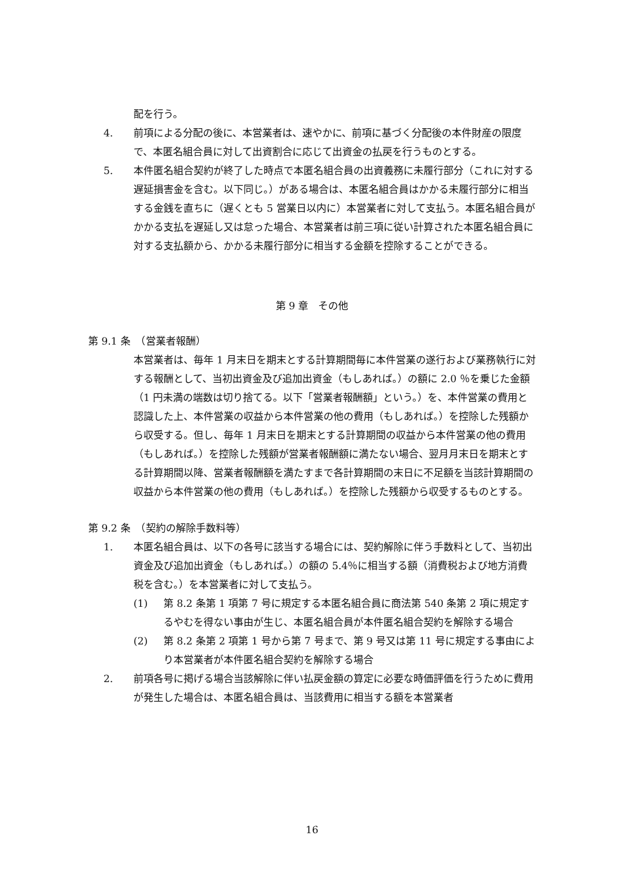配を行う。
4. 前項による分配の後に、本営業者は、速やかに、前項に基づく分配後の本件財産の限度で、本匿名組合員に対して出資割合に応じて出資金の払戻を行うものとする。
5. 本件匿名組合契約が終了した時点で本匿名組合員の出資義務に未履行部分（これに対する遅延損害金を含む。以下同じ。）がある場合は、本匿名組合員はかかる未履行部分に相当する金銭を直ちに（遅くとも 5 営業日以内に）本営業者に対して支払う。本匿名組合員がかかる支払を遅延し又は怠った場合、本営業者は前三項に従い計算された本匿名組合員に対する支払額から、かかる未履行部分に相当する金額を控除することができる。
第 9 章　その他
第 9.1 条　（営業者報酬）
本営業者は、毎年 1 月末日を期末とする計算期間毎に本件営業の遂行および業務執行に対する報酬として、当初出資金及び追加出資金（もしあれば。）の額に 2.0 ％を乗じた金額（1 円未満の端数は切り捨てる。以下「営業者報酬額」という。）を、本件営業の費用と認識した上、本件営業の収益から本件営業の他の費用（もしあれば。）を控除した残額から収受する。但し、毎年 1 月末日を期末とする計算期間の収益から本件営業の他の費用（もしあれば。）を控除した残額が営業者報酬額に満たない場合、翌月月末日を期末とする計算期間以降、営業者報酬額を満たすまで各計算期間の末日に不足額を当該計算期間の収益から本件営業の他の費用（もしあれば。）を控除した残額から収受するものとする。
第 9.2 条　（契約の解除手数料等）
1. 本匿名組合員は、以下の各号に該当する場合には、契約解除に伴う手数料として、当初出資金及び追加出資金（もしあれば。）の額の 5.4％に相当する額（消費税および地方消費税を含む。）を本営業者に対して支払う。
(1) 第 8.2 条第 1 項第 7 号に規定する本匿名組合員に商法第 540 条第 2 項に規定するやむを得ない事由が生じ、本匿名組合員が本件匿名組合契約を解除する場合
(2) 第 8.2 条第 2 項第 1 号から第 7 号まで、第 9 号又は第 11 号に規定する事由により本営業者が本件匿名組合契約を解除する場合
2. 前項各号に掲げる場合当該解除に伴い払戻金額の算定に必要な時価評価を行うために費用が発生した場合は、本匿名組合員は、当該費用に相当する額を本営業者
16